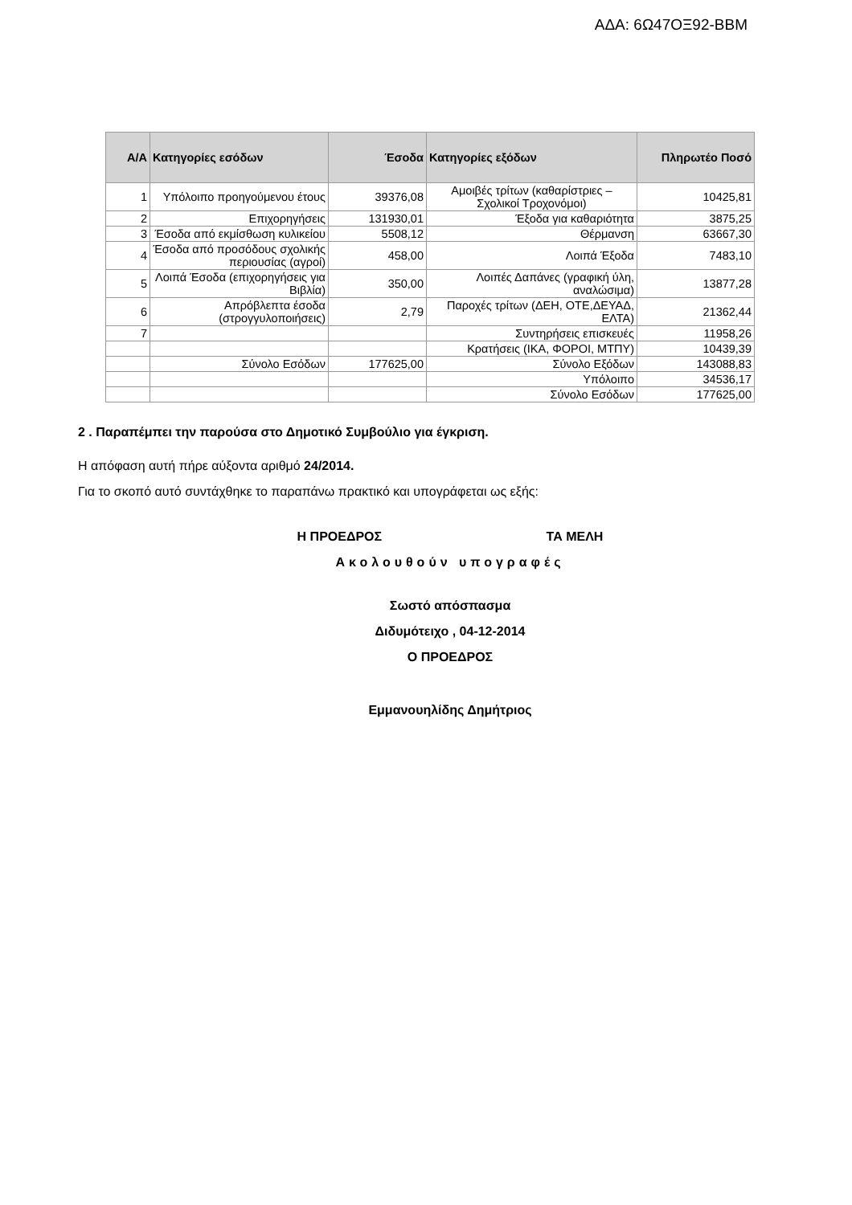ΑΔΑ: 6Ω47ΟΞ92-ΒΒΜ
| Α/Α | Κατηγορίες εσόδων | Έσοδα | Κατηγορίες εξόδων | Πληρωτέο Ποσό |
| --- | --- | --- | --- | --- |
| 1 | Υπόλοιπο προηγούμενου έτους | 39376,08 | Αμοιβές τρίτων (καθαρίστριες – Σχολικοί Τροχονόμοι) | 10425,81 |
| 2 | Επιχορηγήσεις | 131930,01 | Έξοδα για καθαριότητα | 3875,25 |
| 3 | Έσοδα από εκμίσθωση κυλικείου | 5508,12 | Θέρμανση | 63667,30 |
| 4 | Έσοδα από προσόδους σχολικής περιουσίας (αγροί) | 458,00 | Λοιπά Έξοδα | 7483,10 |
| 5 | Λοιπά Έσοδα (επιχορηγήσεις για Βιβλία) | 350,00 | Λοιπές Δαπάνες (γραφική ύλη, αναλώσιμα) | 13877,28 |
| 6 | Απρόβλεπτα έσοδα (στρογγυλοποιήσεις) | 2,79 | Παροχές τρίτων (ΔΕΗ, ΟΤΕ,ΔΕΥΑΔ, ΕΛΤΑ) | 21362,44 |
| 7 | | | Συντηρήσεις επισκευές | 11958,26 |
| | | | Κρατήσεις (ΙΚΑ, ΦΟΡΟΙ, ΜΤΠΥ) | 10439,39 |
| | Σύνολο Εσόδων | 177625,00 | Σύνολο Εξόδων | 143088,83 |
| | | | Υπόλοιπο | 34536,17 |
| | | | Σύνολο Εσόδων | 177625,00 |
2 . Παραπέμπει την παρούσα στο Δημοτικό Συμβούλιο για έγκριση.
Η απόφαση αυτή πήρε αύξοντα αριθμό 24/2014.
Για το σκοπό αυτό συντάχθηκε το παραπάνω πρακτικό και υπογράφεται ως εξής:
Η ΠΡΟΕΔΡΟΣ ΤΑ ΜΕΛΗ
Ακολουθούν υπογραφές
Σωστό απόσπασμα
Διδυμότειχο , 04-12-2014
Ο ΠΡΟΕΔΡΟΣ
Εμμανουηλίδης Δημήτριος